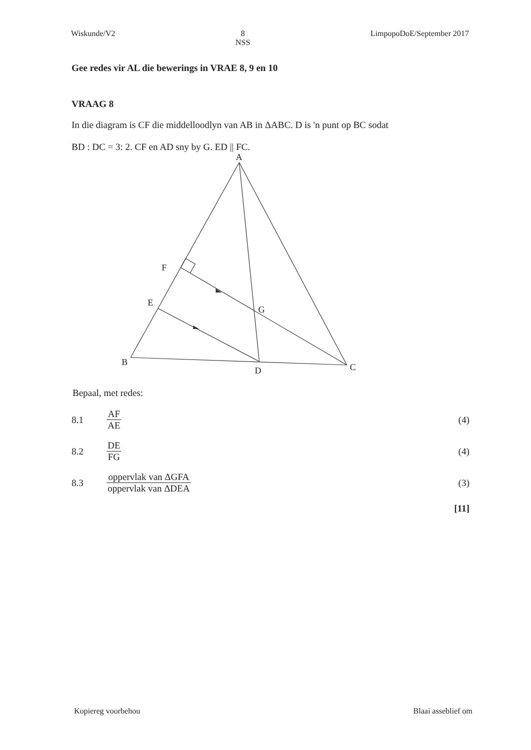Wiskunde/V2 8
NSS
LimpopoDoE/September 2017
Gee redes vir AL die bewerings in VRAE 8, 9 en 10
VRAAG 8
In die diagram is CF die middelloodlyn van AB in ΔABC. D is 'n punt op BC sodat
BD : DC = 3: 2. CF en AD sny by G. ED || FC.
A
F
E
G
B
D
C
Bepaal, met redes:
8.1 AF AE (4)
8.2 DE FG (4)
8.3 oppervlak van ΔGFA oppervlak van ΔDEA (3)
[11]
Kopiereg voorbehou Blaai asseblief om